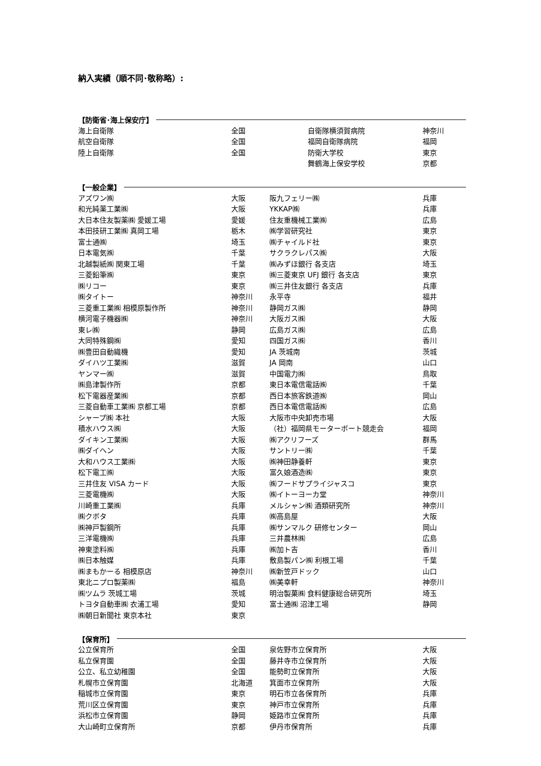納入実績（順不同･敬称略）:
【防衛省･海上保安庁】
| 海上自衛隊 | 全国 | 自衛隊横須賀病院 | 神奈川 |
| 航空自衛隊 | 全国 | 福岡自衛隊病院 | 福岡 |
| 陸上自衛隊 | 全国 | 防衛大学校 | 東京 |
| | | 舞鶴海上保安学校 | 京都 |
【一般企業】
| アズワン㈱ | 大阪 | 阪九フェリー㈱ | 兵庫 |
| 和光純薬工業㈱ | 大阪 | YKKAP㈱ | 兵庫 |
| 大日本住友製薬㈱ 愛媛工場 | 愛媛 | 住友重機械工業㈱ | 広島 |
| 本田技研工業㈱ 真岡工場 | 栃木 | ㈱学習研究社 | 東京 |
| 富士通㈱ | 埼玉 | ㈱チャイルド社 | 東京 |
| 日本電気㈱ | 千葉 | サクラクレパス㈱ | 大阪 |
| 北越製紙㈱ 関東工場 | 千葉 | ㈱みずほ銀行 各支店 | 埼玉 |
| 三菱鉛筆㈱ | 東京 | ㈱三菱東京 UFJ 銀行 各支店 | 東京 |
| ㈱リコー | 東京 | ㈱三井住友銀行 各支店 | 兵庫 |
| ㈱タイトー | 神奈川 | 永平寺 | 福井 |
| 三菱重工業㈱ 相模原製作所 | 神奈川 | 静岡ガス㈱ | 静岡 |
| 横河電子機器㈱ | 神奈川 | 大阪ガス㈱ | 大阪 |
| 東レ㈱ | 静岡 | 広島ガス㈱ | 広島 |
| 大同特殊鋼㈱ | 愛知 | 四国ガス㈱ | 香川 |
| ㈱豊田自動織機 | 愛知 | JA 茨城南 | 茨城 |
| ダイハツ工業㈱ | 滋賀 | JA 岡南 | 山口 |
| ヤンマー㈱ | 滋賀 | 中国電力㈱ | 鳥取 |
| ㈱島津製作所 | 京都 | 東日本電信電話㈱ | 千葉 |
| 松下電器産業㈱ | 京都 | 西日本旅客鉄道㈱ | 岡山 |
| 三菱自動車工業㈱ 京都工場 | 京都 | 西日本電信電話㈱ | 広島 |
| シャープ㈱ 本社 | 大阪 | 大阪市中央卸売市場 | 大阪 |
| 積水ハウス㈱ | 大阪 | （社）福岡県モーターボート競走会 | 福岡 |
| ダイキン工業㈱ | 大阪 | ㈱アクリフーズ | 群馬 |
| ㈱ダイヘン | 大阪 | サントリー㈱ | 千葉 |
| 大和ハウス工業㈱ | 大阪 | ㈱神田静養軒 | 東京 |
| 松下電工㈱ | 大阪 | 富久娘酒造㈱ | 東京 |
| 三井住友 VISA カード | 大阪 | ㈱フードサプライジャスコ | 東京 |
| 三菱電機㈱ | 大阪 | ㈱イトーヨーカ堂 | 神奈川 |
| 川崎重工業㈱ | 兵庫 | メルシャン㈱ 酒類研究所 | 神奈川 |
| ㈱クボタ | 兵庫 | ㈱高島屋 | 大阪 |
| ㈱神戸製鋼所 | 兵庫 | ㈱サンマルク 研修センター | 岡山 |
| 三洋電機㈱ | 兵庫 | 三井農林㈱ | 広島 |
| 神東塗料㈱ | 兵庫 | ㈱加ト吉 | 香川 |
| ㈱日本触媒 | 兵庫 | 敷島製パン㈱ 利根工場 | 千葉 |
| ㈱まもかーる 相模原店 | 神奈川 | ㈱新笠戸ドック | 山口 |
| 東北ニプロ製薬㈱ | 福島 | ㈱美幸軒 | 神奈川 |
| ㈱ツムラ 茨城工場 | 茨城 | 明治製菓㈱ 食料健康総合研究所 | 埼玉 |
| トヨタ自動車㈱ 衣浦工場 | 愛知 | 富士通㈱ 沼津工場 | 静岡 |
| ㈱朝日新聞社 東京本社 | 東京 | | |
【保育所】
| 公立保育所 | 全国 | 泉佐野市立保育所 | 大阪 |
| 私立保育園 | 全国 | 藤井寺市立保育所 | 大阪 |
| 公立、私立幼稚園 | 全国 | 能勢町立保育所 | 大阪 |
| 札幌市立保育園 | 北海道 | 箕面市立保育所 | 大阪 |
| 稲城市立保育園 | 東京 | 明石市立各保育所 | 兵庫 |
| 荒川区立保育園 | 東京 | 神戸市立保育所 | 兵庫 |
| 浜松市立保育園 | 静岡 | 姫路市立保育所 | 兵庫 |
| 大山崎町立保育所 | 京都 | 伊丹市保育所 | 兵庫 |